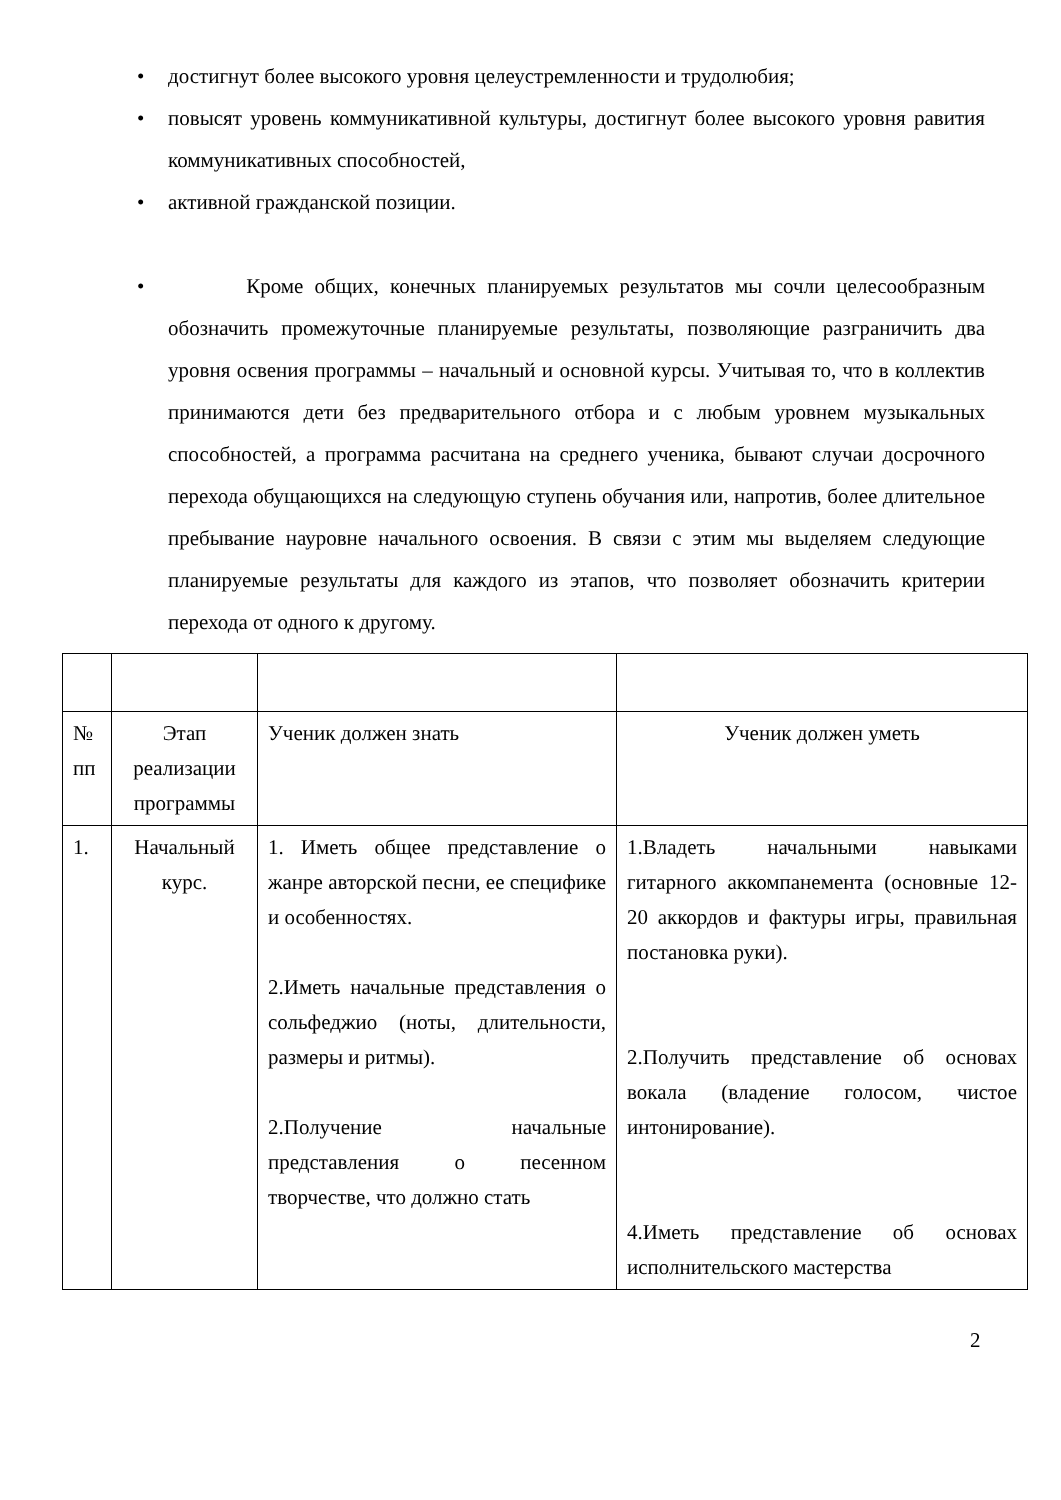• достигнут более высокого уровня целеустремленности и трудолюбия;
• повысят уровень коммуникативной культуры, достигнут более высокого уровня равития коммуникативных способностей,
• активной гражданской позиции.
• Кроме общих, конечных планируемых результатов мы сочли целесообразным обозначить промежуточные планируемые результаты, позволяющие разграничить два уровня освения программы – начальный и основной курсы. Учитывая то, что в коллектив принимаются дети без предварительного отбора и с любым уровнем музыкальных способностей, а программа расчитана на среднего ученика, бывают случаи досрочного перехода обущающихся на следующую ступень обучания или, напротив, более длительное пребывание науровне начального освоения. В связи с этим мы выделяем следующие планируемые результаты для каждого из этапов, что позволяет обозначить критерии перехода от одного к другому.
| № пп | Этап реализации программы | Ученик должен знать | Ученик должен уметь |
| 1. | Начальный курс. | 1. Иметь общее представление о жанре авторской песни, ее специфике и особенностях. 2.Иметь начальные представления о сольфеджио (ноты, длительности, размеры и ритмы). 2.Получение начальные представления о песенном творчестве, что должно стать | 1.Владеть начальными навыками гитарного аккомпанемента (основные 12-20 аккордов и фактуры игры, правильная постановка руки). 2.Получить представление об основах вокала (владение голосом, чистое интонирование). 4.Иметь представление об основах исполнительского мастерства |
2